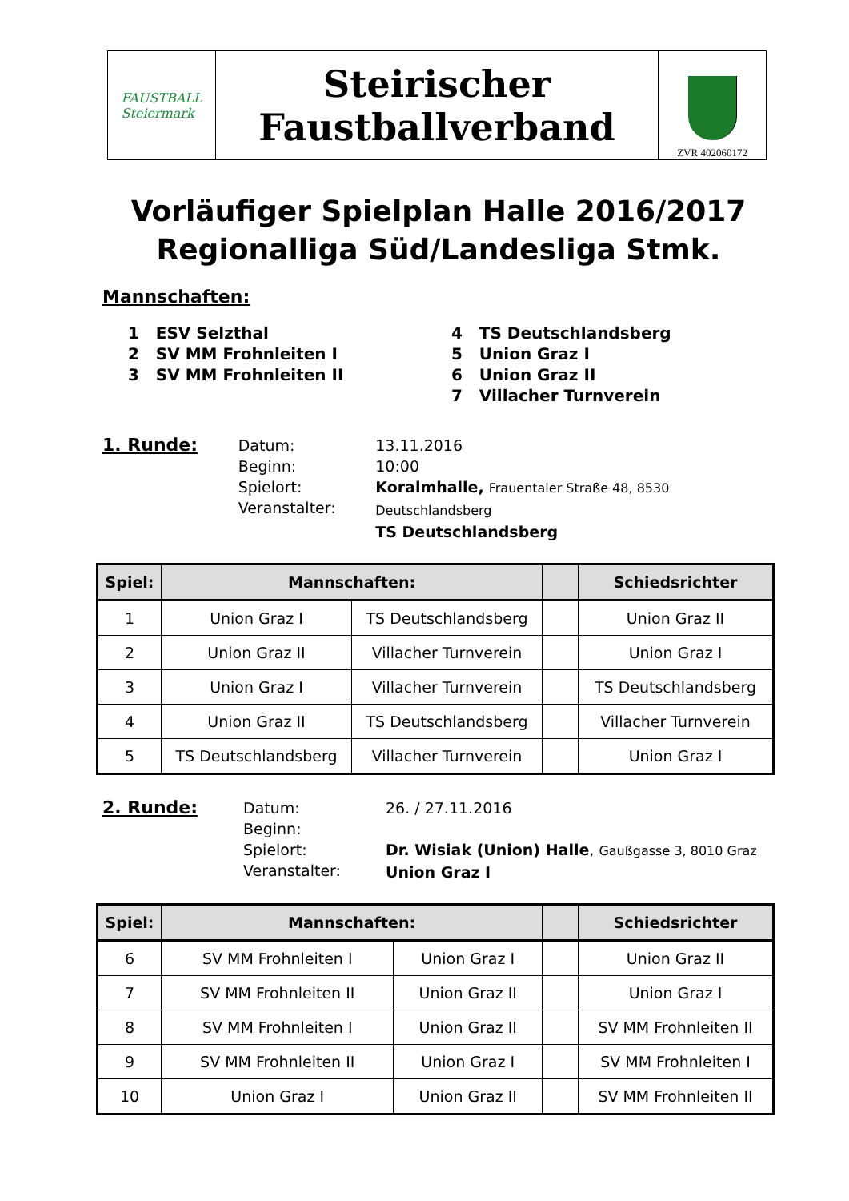FAUSTBALL
Steiermark
Steirischer
Faustballverband
ZVR 402060172
Vorläufiger Spielplan Halle 2016/2017
Regionalliga Süd/Landesliga Stmk.
Mannschaften:
1 ESV Selzthal
2 SV MM Frohnleiten I
3 SV MM Frohnleiten II
4 TS Deutschlandsberg
5 Union Graz I
6 Union Graz II
7 Villacher Turnverein
1. Runde:
Datum:
Beginn:
Spielort:
Veranstalter:
13.11.2016
10:00
Koralmhalle, Frauentaler Straße 48, 8530 Deutschlandsberg
TS Deutschlandsberg
| Spiel: | Mannschaften: | | | Schiedsrichter |
| --- | --- | --- | --- | --- |
| 1 | Union Graz I | TS Deutschlandsberg | | Union Graz II |
| 2 | Union Graz II | Villacher Turnverein | | Union Graz I |
| 3 | Union Graz I | Villacher Turnverein | | TS Deutschlandsberg |
| 4 | Union Graz II | TS Deutschlandsberg | | Villacher Turnverein |
| 5 | TS Deutschlandsberg | Villacher Turnverein | | Union Graz I |
2. Runde:
Datum:
Beginn:
Spielort:
Veranstalter:
26. / 27.11.2016
Dr. Wisiak (Union) Halle, Gaußgasse 3, 8010 Graz
Union Graz I
| Spiel: | Mannschaften: | | | Schiedsrichter |
| --- | --- | --- | --- | --- |
| 6 | SV MM Frohnleiten I | Union Graz I | | Union Graz II |
| 7 | SV MM Frohnleiten II | Union Graz II | | Union Graz I |
| 8 | SV MM Frohnleiten I | Union Graz II | | SV MM Frohnleiten II |
| 9 | SV MM Frohnleiten II | Union Graz I | | SV MM Frohnleiten I |
| 10 | Union Graz I | Union Graz II | | SV MM Frohnleiten II |